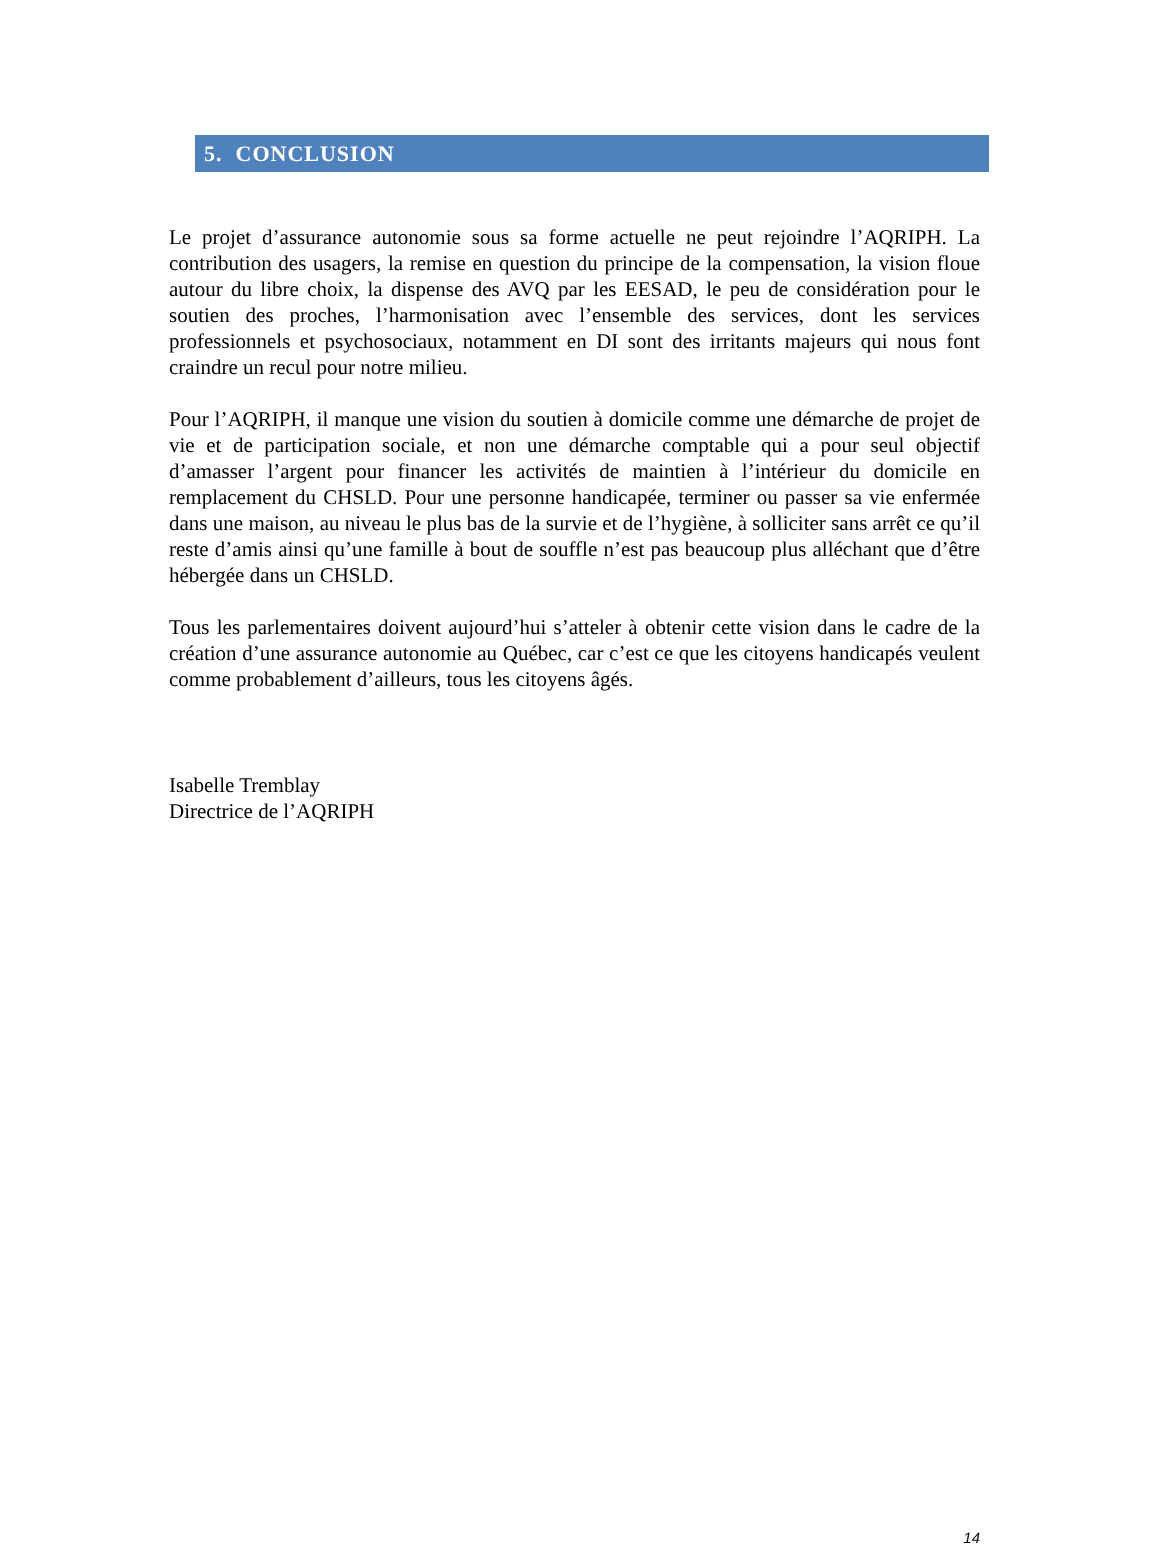5. CONCLUSION
Le projet d’assurance autonomie sous sa forme actuelle ne peut rejoindre l’AQRIPH. La contribution des usagers, la remise en question du principe de la compensation, la vision floue autour du libre choix, la dispense des AVQ par les EESAD, le peu de considération pour le soutien des proches, l’harmonisation avec l’ensemble des services, dont les services professionnels et psychosociaux, notamment en DI sont des irritants majeurs qui nous font craindre un recul pour notre milieu.
Pour l’AQRIPH, il manque une vision du soutien à domicile comme une démarche de projet de vie et de participation sociale, et non une démarche comptable qui a pour seul objectif d’amasser l’argent pour financer les activités de maintien à l’intérieur du domicile en remplacement du CHSLD. Pour une personne handicapée, terminer ou passer sa vie enfermée dans une maison, au niveau le plus bas de la survie et de l’hygiène, à solliciter sans arrêt ce qu’il reste d’amis ainsi qu’une famille à bout de souffle n’est pas beaucoup plus alléchant que d’être hébergée dans un CHSLD.
Tous les parlementaires doivent aujourd’hui s’atteler à obtenir cette vision dans le cadre de la création d’une assurance autonomie au Québec, car c’est ce que les citoyens handicapés veulent comme probablement d’ailleurs, tous les citoyens âgés.
Isabelle Tremblay
Directrice de l’AQRIPH
14